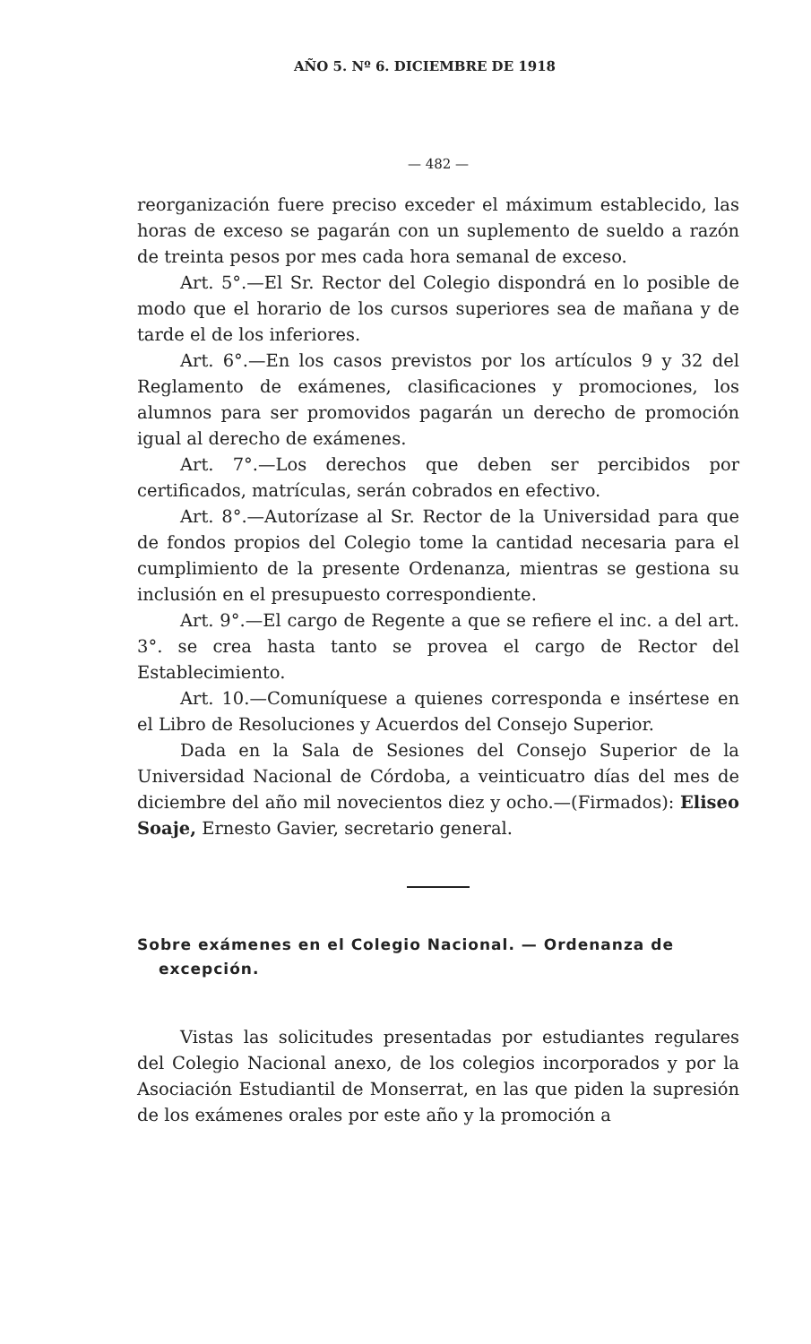AÑO 5. Nº 6. DICIEMBRE DE 1918
— 482 —
reorganización fuere preciso exceder el máximum establecido, las horas de exceso se pagarán con un suplemento de sueldo a razón de treinta pesos por mes cada hora semanal de exceso.
Art. 5°.—El Sr. Rector del Colegio dispondrá en lo posible de modo que el horario de los cursos superiores sea de mañana y de tarde el de los inferiores.
Art. 6°.—En los casos previstos por los artículos 9 y 32 del Reglamento de exámenes, clasificaciones y promociones, los alumnos para ser promovidos pagarán un derecho de promoción igual al derecho de exámenes.
Art. 7°.—Los derechos que deben ser percibidos por certificados, matrículas, serán cobrados en efectivo.
Art. 8°.—Autorízase al Sr. Rector de la Universidad para que de fondos propios del Colegio tome la cantidad necesaria para el cumplimiento de la presente Ordenanza, mientras se gestiona su inclusión en el presupuesto correspondiente.
Art. 9°.—El cargo de Regente a que se refiere el inc. a del art. 3°. se crea hasta tanto se provea el cargo de Rector del Establecimiento.
Art. 10.—Comuníquese a quienes corresponda e insértese en el Libro de Resoluciones y Acuerdos del Consejo Superior.
Dada en la Sala de Sesiones del Consejo Superior de la Universidad Nacional de Córdoba, a veinticuatro días del mes de diciembre del año mil novecientos diez y ocho.—(Firmados): Eliseo Soaje, Ernesto Gavier, secretario general.
Sobre exámenes en el Colegio Nacional. — Ordenanza de excepción.
Vistas las solicitudes presentadas por estudiantes regulares del Colegio Nacional anexo, de los colegios incorporados y por la Asociación Estudiantil de Monserrat, en las que piden la supresión de los exámenes orales por este año y la promoción a